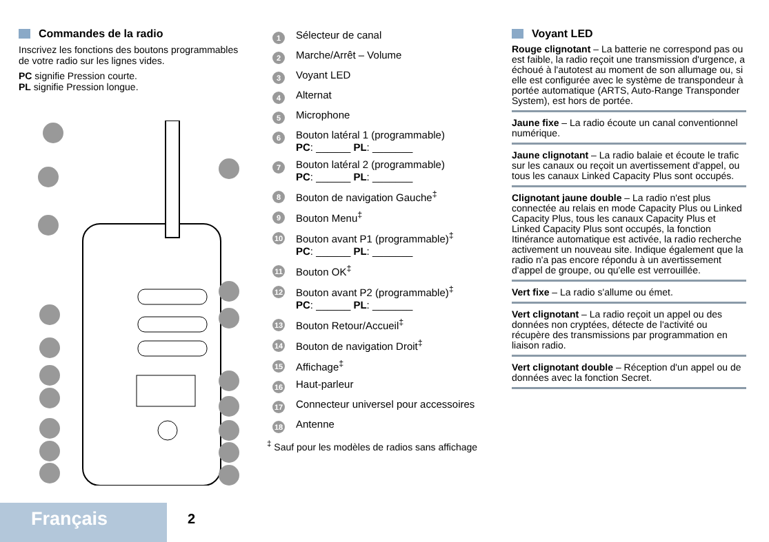Commandes de la radio
Inscrivez les fonctions des boutons programmables de votre radio sur les lignes vides.
PC signifie Pression courte.
PL signifie Pression longue.
1 Sélecteur de canal
2 Marche/Arrêt – Volume
3 Voyant LED
4 Alternat
5 Microphone
6 Bouton latéral 1 (programmable)
PC: ______ PL: _______
7 Bouton latéral 2 (programmable)
PC: ______ PL: _______
8 Bouton de navigation Gauche<sup>‡</sup>
9 Bouton Menu<sup>‡</sup>
10 Bouton avant P1 (programmable)<sup>‡</sup>
PC: ______ PL: _______
11 Bouton OK<sup>‡</sup>
12 Bouton avant P2 (programmable)<sup>‡</sup>
PC: ______ PL: _______
13 Bouton Retour/Accueil<sup>‡</sup>
14 Bouton de navigation Droit<sup>‡</sup>
15 Affichage<sup>‡</sup>
16 Haut-parleur
17 Connecteur universel pour accessoires
18 Antenne
<sup>‡</sup> Sauf pour les modèles de radios sans affichage
Voyant LED
Rouge clignotant – La batterie ne correspond pas ou est faible, la radio reçoit une transmission d'urgence, a échoué à l'autotest au moment de son allumage ou, si elle est configurée avec le système de transpondeur à portée automatique (ARTS, Auto-Range Transponder System), est hors de portée.
Jaune fixe – La radio écoute un canal conventionnel numérique.
Jaune clignotant – La radio balaie et écoute le trafic sur les canaux ou reçoit un avertissement d'appel, ou tous les canaux Linked Capacity Plus sont occupés.
Clignotant jaune double – La radio n'est plus connectée au relais en mode Capacity Plus ou Linked Capacity Plus, tous les canaux Capacity Plus et Linked Capacity Plus sont occupés, la fonction Itinérance automatique est activée, la radio recherche activement un nouveau site. Indique également que la radio n'a pas encore répondu à un avertissement d'appel de groupe, ou qu'elle est verrouillée.
Vert fixe – La radio s'allume ou émet.
Vert clignotant – La radio reçoit un appel ou des données non cryptées, détecte de l'activité ou récupère des transmissions par programmation en liaison radio.
Vert clignotant double – Réception d'un appel ou de données avec la fonction Secret.
Français 2